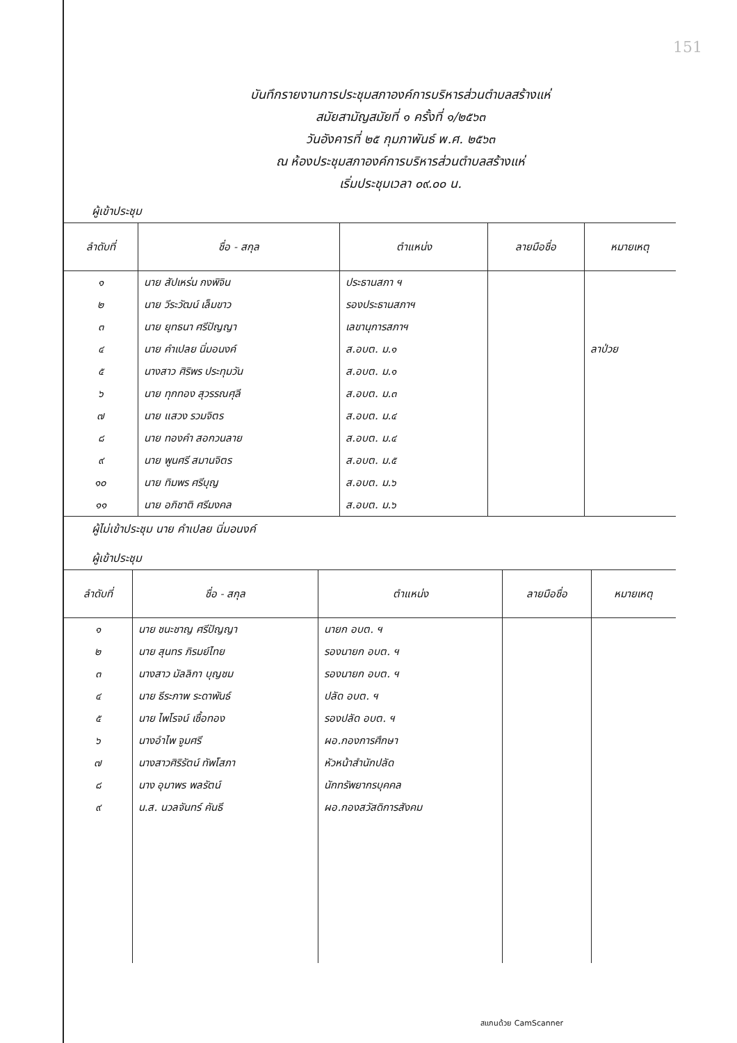151
บันทึกรายงานการประชุมสภาองค์การบริหารส่วนตำบลสร้างแห่
สมัยสามัญสมัยที่ ๑ ครั้งที่ ๑/๒๕๖๓
วันอังคารที่ ๒๕ กุมภาพันธ์ พ.ศ. ๒๕๖๓
ณ ห้องประชุมสภาองค์การบริหารส่วนตำบลสร้างแห่
เริ่มประชุมเวลา ๐๙.๐๐ น.
ผู้เข้าประชุม
| ลำดับที่ | ชื่อ - สกุล | ตำแหน่ง | ลายมือชื่อ | หมายเหตุ |
| --- | --- | --- | --- | --- |
| ๑ | นาย สัปเหร่น กงพิจิน | ประธานสภา ฯ | | |
| ๒ | นาย วีระวัฒน์ เล็มขาว | รองประธานสภาฯ | | |
| ๓ | นาย ยุทธนา ศรีปัญญา | เลขานุการสภาฯ | | |
| ๔ | นาย คำเปลย นิ่มอนงค์ | ส.อบต. ม.๑ | | ลาป่วย |
| ๕ | นางสาว ศิริพร ประทุมวัน | ส.อบต. ม.๑ | | |
| ๖ | นาย ทุกทอง สุวรรณศุลี | ส.อบต. ม.๓ | | |
| ๗ | นาย แสวง รวมจิตร | ส.อบต. ม.๔ | | |
| ๘ | นาย ทองคำ สอกวนลาย | ส.อบต. ม.๔ | | |
| ๙ | นาย พูนศรี สมานจิตร | ส.อบต. ม.๕ | | |
| ๑๐ | นาย ทิมพร ศรีบุญ | ส.อบต. ม.๖ | | |
| ๑๑ | นาย อภิชาติ ศรีมงคล | ส.อบต. ม.๖ | | |
ผู้ไม่เข้าประชุม นาย คำเปลย นิ่มอนงค์
ผู้เข้าประชุม
| ลำดับที่ | ชื่อ - สกุล | ตำแหน่ง | ลายมือชื่อ | หมายเหตุ |
| --- | --- | --- | --- | --- |
| ๑ | นาย ชนะชาญ ศรีปัญญา | นายก อบต. ฯ | | |
| ๒ | นาย สุนทร ภิรมย์ไทย | รองนายก อบต. ฯ | | |
| ๓ | นางสาว มัลลิกา บุญชม | รองนายก อบต. ฯ | | |
| ๔ | นาย ธีระภาพ ระดาพันธ์ | ปลัด อบต. ฯ | | |
| ๕ | นาย ไพโรจน์ เชื้อทอง | รองปลัด อบต. ฯ | | |
| ๖ | นางอำไพ จูมศรี | ผอ.กองการศึกษา | | |
| ๗ | นางสาวศิริรัตน์ ทัพโสภา | หัวหน้าสำนักปลัด | | |
| ๘ | นาง อุมาพร พลรัตน์ | นักทรัพยากรบุคคล | | |
| ๙ | น.ส. นวลจันทร์ คันธี | ผอ.กองสวัสดิการสังคม | | |
สแกนด้วย CamScanner